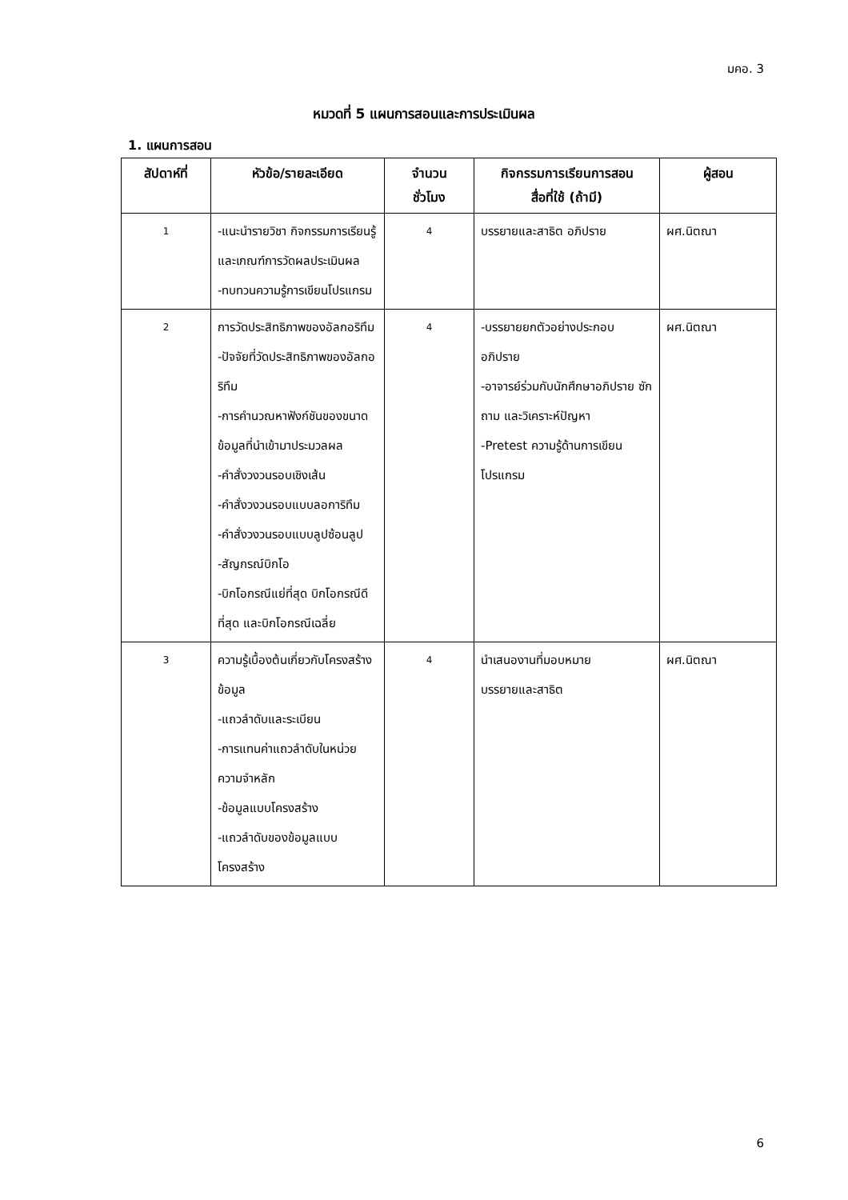มคอ. 3
หมวดที่ 5 แผนการสอนและการประเมินผล
1. แผนการสอน
| สัปดาห์ที่ | หัวข้อ/รายละเอียด | จำนวน ชั่วโมง | กิจกรรมการเรียนการสอน สื่อที่ใช้ (ถ้ามี) | ผู้สอน |
| --- | --- | --- | --- | --- |
| 1 | -แนะนำรายวิชา กิจกรรมการเรียนรู้และเกณฑ์การวัดผลประเมินผล -ทบทวนความรู้การเขียนโปรแกรม | 4 | บรรยายและสาธิต อภิปราย | ผศ.นิตณา |
| 2 | การวัดประสิทธิภาพของอัลกอริทึม -ปัจจัยที่วัดประสิทธิภาพของอัลกอริทึม -การคำนวณหาฟังก์ชันของขนาดข้อมูลที่นำเข้ามาประมวลผล -คำสั่งวงวนรอบเชิงเส้น -คำสั่งวงวนรอบแบบลอการิทึม -คำสั่งวงวนรอบแบบลูปซ้อนลูป -สัญกรณ์บิกโอ -บิกโอกรณีแย่ที่สุด บิกโอกรณีดีที่สุด และบิกโอกรณีเฉลี่ย | 4 | -บรรยายยกตัวอย่างประกอบอภิปราย -อาจารย์ร่วมกับนักศึกษาอภิปราย ซักถาม และวิเคราะห์ปัญหา -Pretest ความรู้ด้านการเขียนโปรแกรม | ผศ.นิตณา |
| 3 | ความรู้เบื้องต้นเกี่ยวกับโครงสร้างข้อมูล -แถวลำดับและระเบียน -การแทนค่าแถวลำดับในหน่วยความจำหลัก -ข้อมูลแบบโครงสร้าง -แถวลำดับของข้อมูลแบบโครงสร้าง | 4 | นำเสนองานที่มอบหมาย บรรยายและสาธิต | ผศ.นิตณา |
6